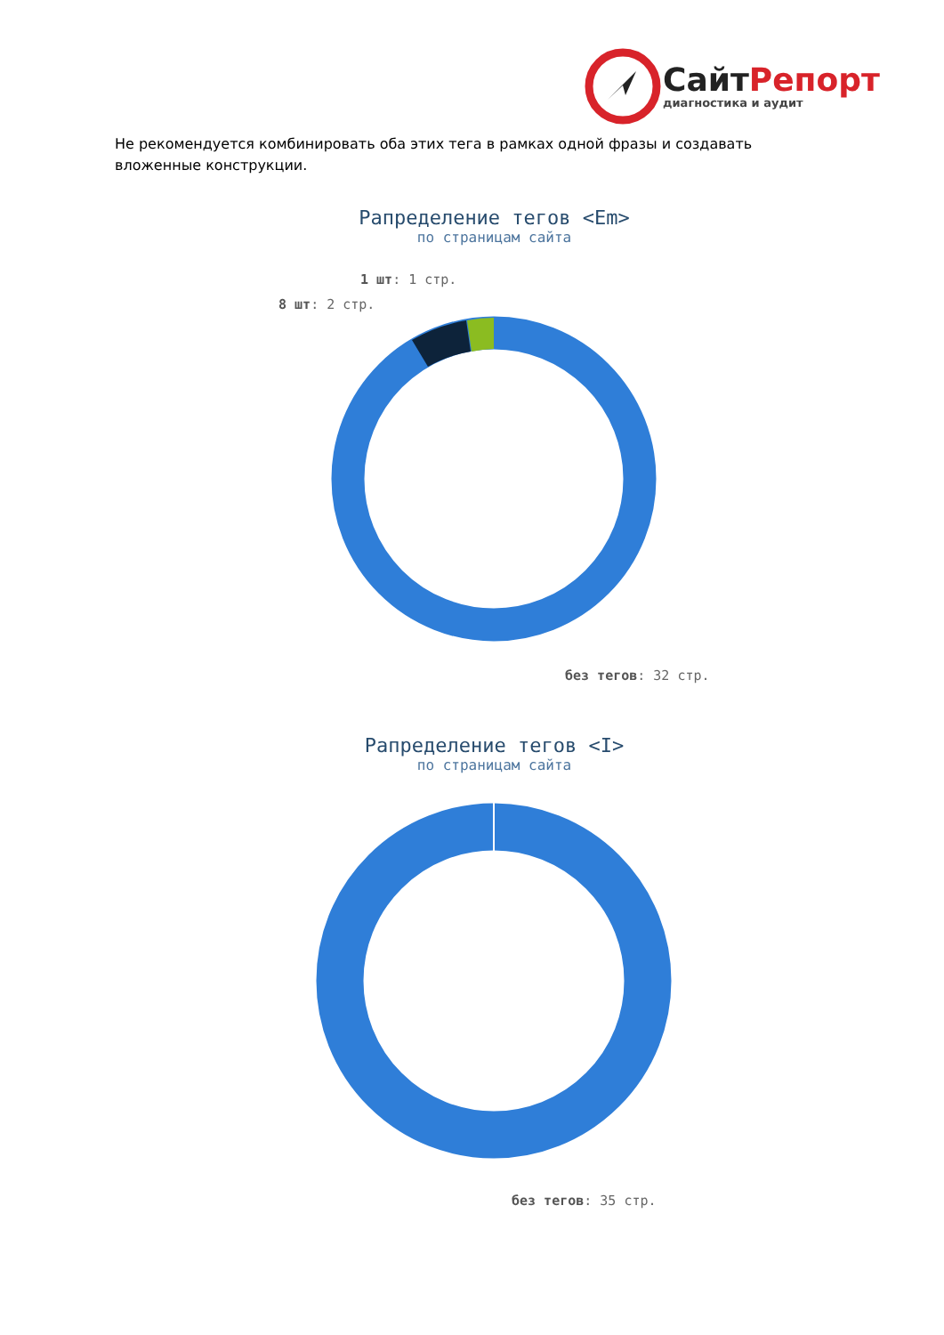СайтРепорт
диагностика и аудит
Не рекомендуется комбинировать оба этих тега в рамках одной фразы и создавать вложенные конструкции.
Рапределение тегов <Em>
по страницам сайта
1 шт: 1 стр.
8 шт: 2 стр.
без тегов: 32 стр.
Рапределение тегов <I>
по страницам сайта
без тегов: 35 стр.